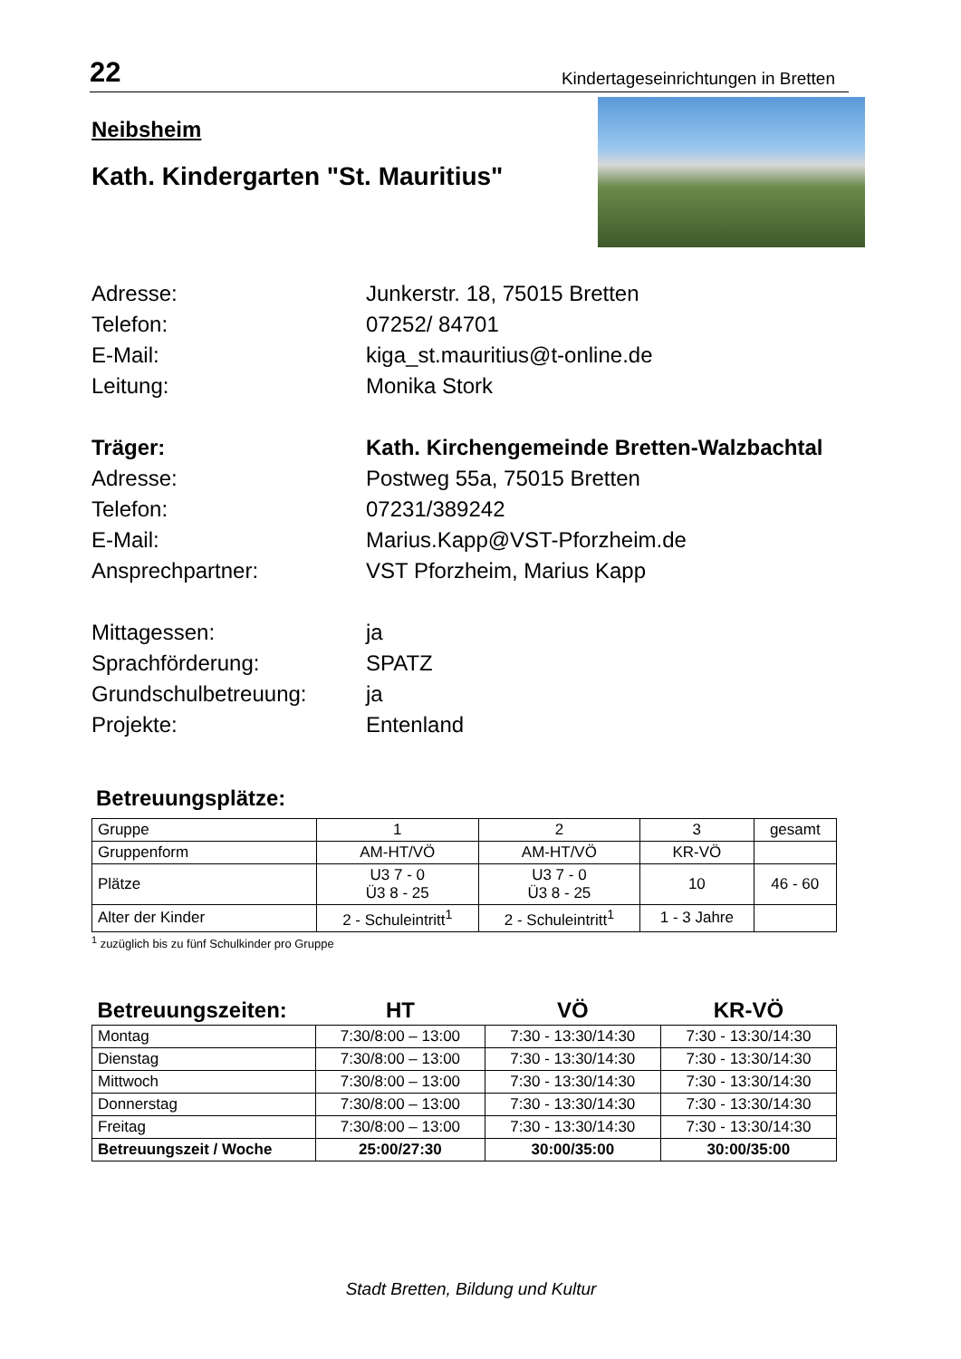22 Kindertageseinrichtungen in Bretten
Neibsheim
Kath. Kindergarten "St. Mauritius"
Adresse: Junkerstr. 18, 75015 Bretten Telefon: 07252/ 84701 E-Mail: kiga_st.mauritius@t-online.de Leitung: Monika Stork
Träger: Kath. Kirchengemeinde Bretten-Walzbachtal Adresse: Postweg 55a, 75015 Bretten Telefon: 07231/389242 E-Mail: Marius.Kapp@VST-Pforzheim.de Ansprechpartner: VST Pforzheim, Marius Kapp
Mittagessen: ja Sprachförderung: SPATZ Grundschulbetreuung: ja Projekte: Entenland
Betreuungsplätze:
| Gruppe | 1 | 2 | 3 | gesamt |
| Gruppenform | AM-HT/VÖ | AM-HT/VÖ | KR-VÖ | |
| Plätze | U3 7 - 0 Ü3 8 - 25 | U3 7 - 0 Ü3 8 - 25 | 10 | 46 - 60 |
| Alter der Kinder | 2 - Schuleintritt<sup>1</sup> | 2 - Schuleintritt<sup>1</sup> | 1 - 3 Jahre | |
<sup>1</sup> zuzüglich bis zu fünf Schulkinder pro Gruppe
| Betreuungszeiten: | HT | VÖ | KR-VÖ |
| --- | --- | --- | --- |
| Montag | 7:30/8:00 – 13:00 | 7:30 - 13:30/14:30 | 7:30 - 13:30/14:30 |
| Dienstag | 7:30/8:00 – 13:00 | 7:30 - 13:30/14:30 | 7:30 - 13:30/14:30 |
| Mittwoch | 7:30/8:00 – 13:00 | 7:30 - 13:30/14:30 | 7:30 - 13:30/14:30 |
| Donnerstag | 7:30/8:00 – 13:00 | 7:30 - 13:30/14:30 | 7:30 - 13:30/14:30 |
| Freitag | 7:30/8:00 – 13:00 | 7:30 - 13:30/14:30 | 7:30 - 13:30/14:30 |
| Betreuungszeit / Woche | 25:00/27:30 | 30:00/35:00 | 30:00/35:00 |
Stadt Bretten, Bildung und Kultur